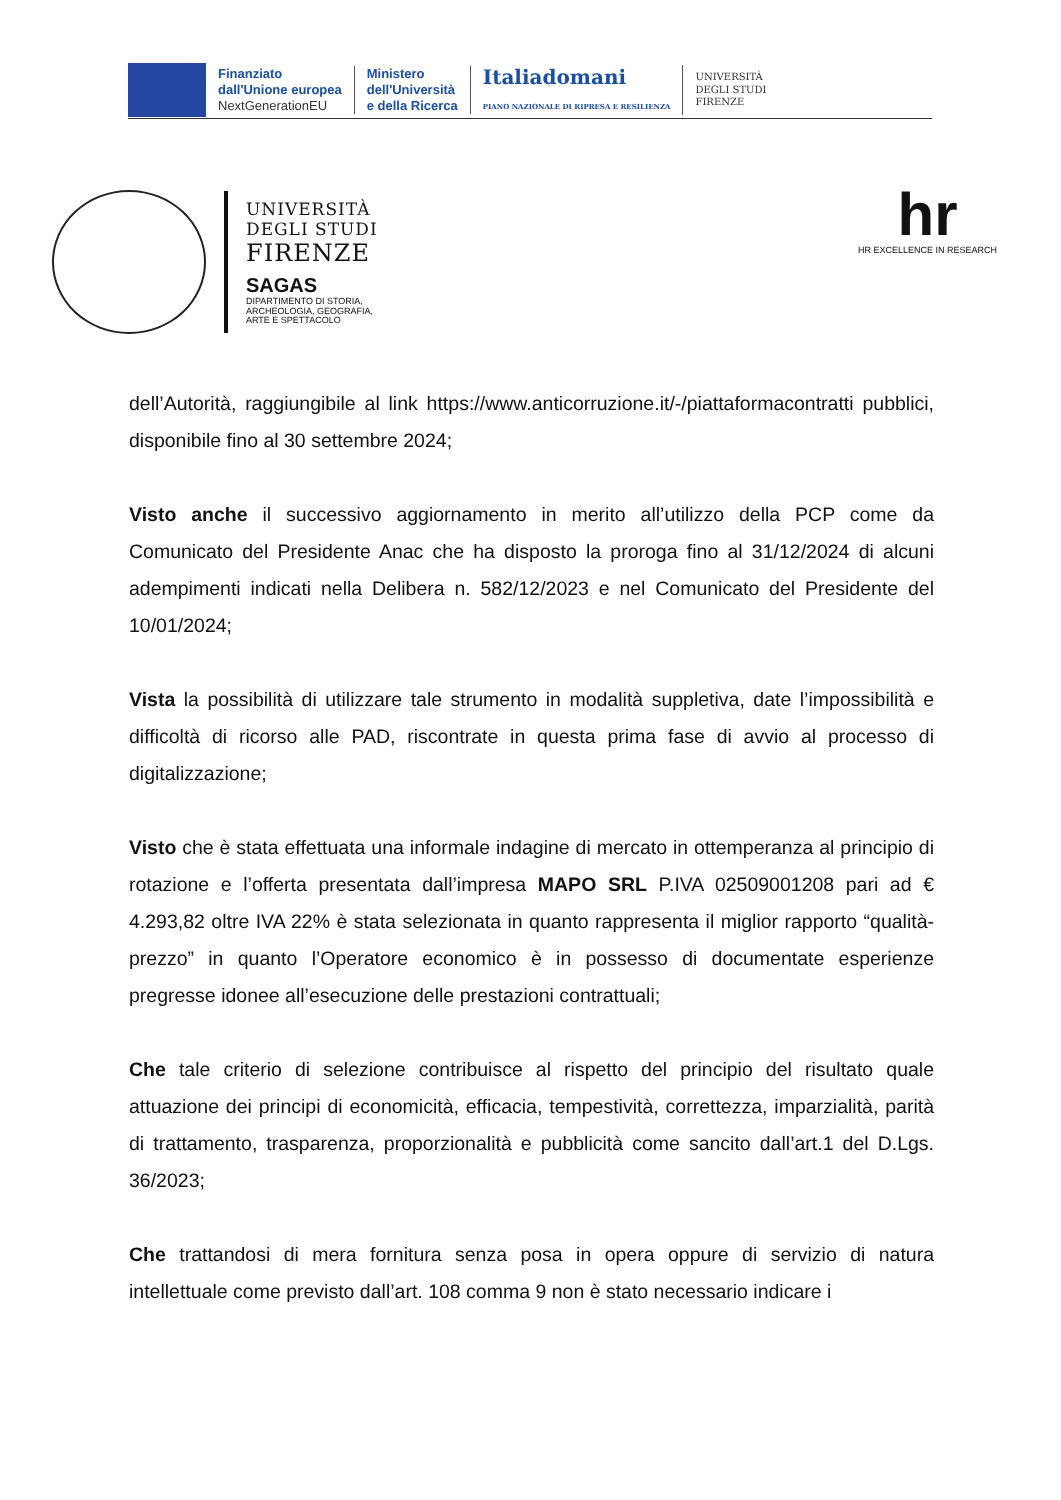Finanziato
dall'Unione europea
NextGenerationEU
Ministero
dell'Università
e della Ricerca
Italiadomani
PIANO NAZIONALE DI RIPRESA E RESILIENZA
UNIVERSITÀ
DEGLI STUDI
FIRENZE
UNIVERSITÀ
DEGLI STUDI
FIRENZE
SAGAS
DIPARTIMENTO DI STORIA,
ARCHEOLOGIA, GEOGRAFIA,
ARTE E SPETTACOLO
hr
HR EXCELLENCE IN RESEARCH
dell’Autorità, raggiungibile al link https://www.anticorruzione.it/-/piattaformacontratti pubblici, disponibile fino al 30 settembre 2024;
Visto anche il successivo aggiornamento in merito all’utilizzo della PCP come da Comunicato del Presidente Anac che ha disposto la proroga fino al 31/12/2024 di alcuni adempimenti indicati nella Delibera n. 582/12/2023 e nel Comunicato del Presidente del 10/01/2024;
Vista la possibilità di utilizzare tale strumento in modalità suppletiva, date l’impossibilità e difficoltà di ricorso alle PAD, riscontrate in questa prima fase di avvio al processo di digitalizzazione;
Visto che è stata effettuata una informale indagine di mercato in ottemperanza al principio di rotazione e l’offerta presentata dall’impresa MAPO SRL P.IVA 02509001208 pari ad € 4.293,82 oltre IVA 22% è stata selezionata in quanto rappresenta il miglior rapporto “qualità-prezzo” in quanto l’Operatore economico è in possesso di documentate esperienze pregresse idonee all’esecuzione delle prestazioni contrattuali;
Che tale criterio di selezione contribuisce al rispetto del principio del risultato quale attuazione dei principi di economicità, efficacia, tempestività, correttezza, imparzialità, parità di trattamento, trasparenza, proporzionalità e pubblicità come sancito dall’art.1 del D.Lgs. 36/2023;
Che trattandosi di mera fornitura senza posa in opera oppure di servizio di natura intellettuale come previsto dall’art. 108 comma 9 non è stato necessario indicare i